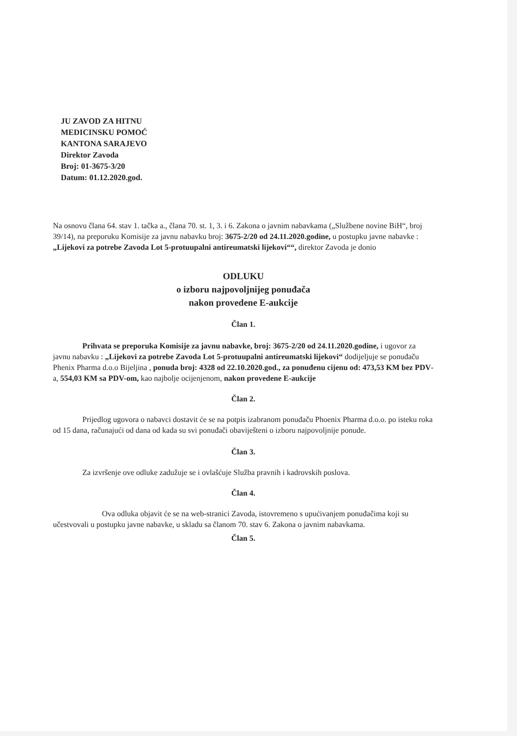JU ZAVOD ZA HITNU
MEDICINSKU POMOĆ
KANTONA SARAJEVO
Direktor Zavoda
Broj: 01-3675-3/20
Datum: 01.12.2020.god.
Na osnovu člana 64. stav 1. tačka a., člana 70. st. 1, 3. i 6. Zakona o javnim nabavkama („Službene novine BiH“, broj 39/14), na preporuku Komisije za javnu nabavku broj: 3675-2/20 od 24.11.2020.godine, u postupku javne nabavke : „Lijekovi za potrebe Zavoda Lot 5-protuupalni antireumatski lijekovi““, direktor Zavoda je donio
ODLUKU
o izboru najpovoljnijeg ponuđača
nakon provedene E-aukcije
Član 1.
Prihvata se preporuka Komisije za javnu nabavke, broj: 3675-2/20 od 24.11.2020.godine, i ugovor za javnu nabavku : „Lijekovi za potrebe Zavoda Lot 5-protuupalni antireumatski lijekovi“ dodijeljuje se ponuđaču Phenix Pharma d.o.o Bijeljina , ponuda broj: 4328 od 22.10.2020.god., za ponuđenu cijenu od: 473,53 KM bez PDV-a, 554,03 KM sa PDV-om, kao najbolje ocijenjenom, nakon provedene E-aukcije
Član 2.
Prijedlog ugovora o nabavci dostavit će se na potpis izabranom ponuđaču Phoenix Pharma d.o.o. po isteku roka od 15 dana, računajući od dana od kada su svi ponuđači obaviješteni o izboru najpovoljnije ponude.
Član 3.
Za izvršenje ove odluke zadužuje se i ovlašćuje Služba pravnih i kadrovskih poslova.
Član 4.
Ova odluka objavit će se na web-stranici Zavoda, istovremeno s upućivanjem ponuđačima koji su učestvovali u postupku javne nabavke, u skladu sa članom 70. stav 6. Zakona o javnim nabavkama.
Član 5.